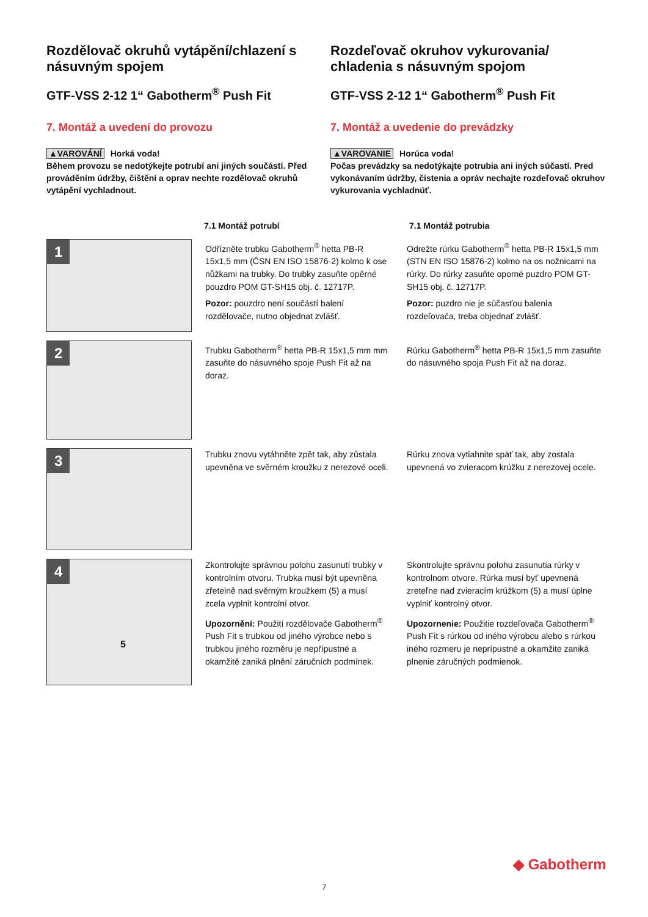Rozdělovač okruhů vytápění/chlazení s násuvným spojem
GTF-VSS 2-12 1“ Gabotherm<sup>®</sup> Push Fit
7. Montáž a uvedení do provozu
▲VAROVÁNÍ Horká voda!
Během provozu se nedotýkejte potrubí ani jiných součástí. Před prováděním údržby, čištění a oprav nechte rozdělovač okruhů vytápění vychladnout.
Rozdeľovač okruhov vykurovania/ chladenia s násuvným spojom
GTF-VSS 2-12 1“ Gabotherm<sup>®</sup> Push Fit
7. Montáž a uvedenie do prevádzky
▲VAROVANIE Horúca voda!
Počas prevádzky sa nedotýkajte potrubia ani iných súčastí. Pred vykonávaním údržby, čistenia a opráv nechajte rozdeľovač okruhov vykurovania vychladnúť.
7.1 Montáž potrubí 7.1 Montáž potrubia
1
Odřízněte trubku Gabotherm<sup>®</sup> hetta PB-R 15x1,5 mm (ČSN EN ISO 15876-2) kolmo k ose nůžkami na trubky. Do trubky zasuňte opěrné pouzdro POM GT-SH15 obj. č. 12717P.
Pozor: pouzdro není součástí balení rozdělovače, nutno objednat zvlášť.
Odrežte rúrku Gabotherm<sup>®</sup> hetta PB-R 15x1,5 mm (STN EN ISO 15876-2) kolmo na os nožnicami na rúrky. Do rúrky zasuňte oporné puzdro POM GT-SH15 obj. č. 12717P.
Pozor: puzdro nie je súčasťou balenia rozdeľovača, treba objednať zvlášť.
2
Trubku Gabotherm<sup>®</sup> hetta PB-R 15x1,5 mm mm zasuňte do násuvného spoje Push Fit až na doraz.
Rúrku Gabotherm<sup>®</sup> hetta PB-R 15x1,5 mm zasuňte do násuvného spoja Push Fit až na doraz.
3
Trubku znovu vytáhněte zpět tak, aby zůstala upevněna ve svěrném kroužku z nerezové oceli.
Rúrku znova vytiahnite späť tak, aby zostala upevnená vo zvieracom krúžku z nerezovej ocele.
4
5
Zkontrolujte správnou polohu zasunutí trubky v kontrolním otvoru. Trubka musí být upevněna zřetelně nad svěrným kroužkem (5) a musí zcela vyplnit kontrolní otvor.
Upozornění: Použití rozdělovače Gabotherm<sup>®</sup> Push Fit s trubkou od jiného výrobce nebo s trubkou jiného rozměru je nepřípustné a okamžitě zaniká plnění záručních podmínek.
Skontrolujte správnu polohu zasunutia rúrky v kontrolnom otvore. Rúrka musí byť upevnená zreteľne nad zvieracím krúžkom (5) a musí úplne vyplniť kontrolný otvor.
Upozornenie: Použitie rozdeľovača Gabotherm<sup>®</sup> Push Fit s rúrkou od iného výrobcu alebo s rúrkou iného rozmeru je neprípustné a okamžite zaniká plnenie záručných podmienok.
◆ Gabotherm
7